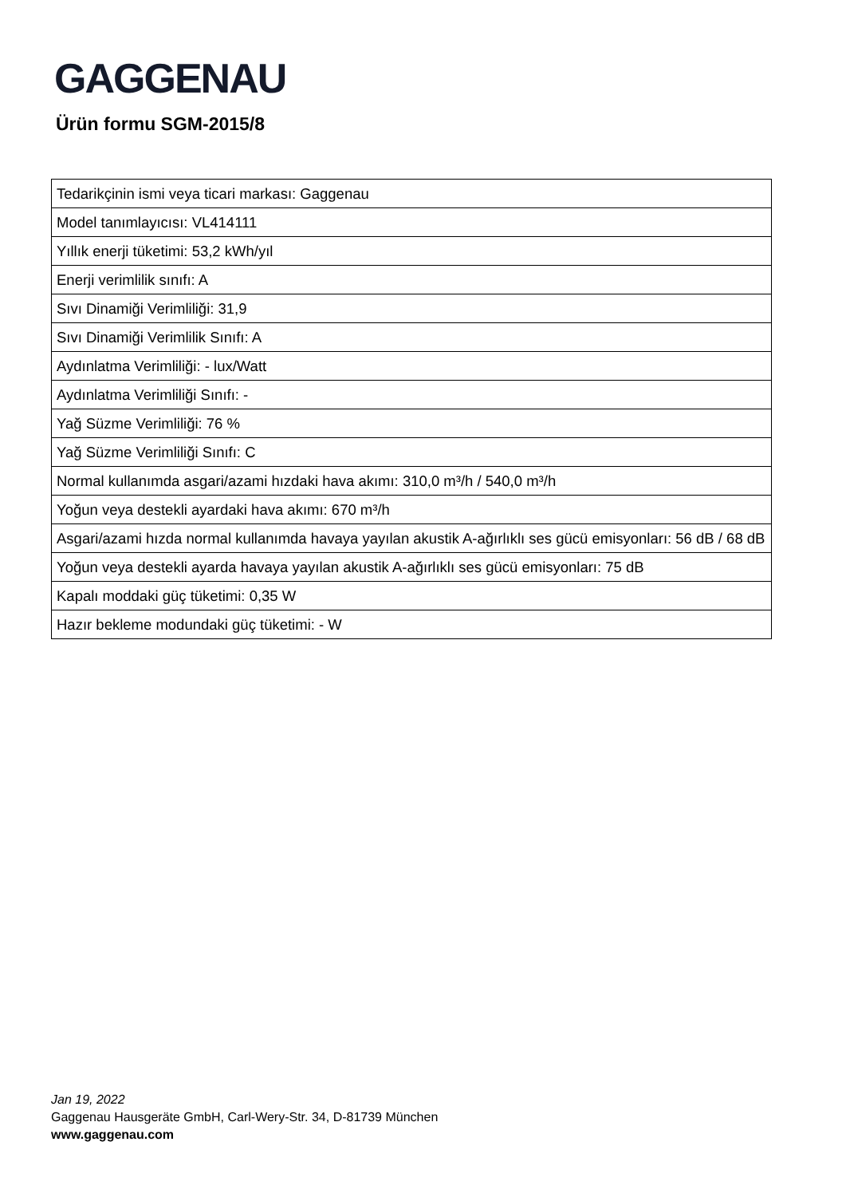GAGGENAU
Ürün formu SGM-2015/8
| Tedarikçinin ismi veya ticari markası: Gaggenau |
| Model tanımlayıcısı: VL414111 |
| Yıllık enerji tüketimi: 53,2 kWh/yıl |
| Enerji verimlilik sınıfı: A |
| Sıvı Dinamiği Verimliliği: 31,9 |
| Sıvı Dinamiği Verimlilik Sınıfı: A |
| Aydınlatma Verimliliği: - lux/Watt |
| Aydınlatma Verimliliği Sınıfı: - |
| Yağ Süzme Verimliliği: 76 % |
| Yağ Süzme Verimliliği Sınıfı: C |
| Normal kullanımda asgari/azami hızdaki hava akımı: 310,0 m³/h / 540,0 m³/h |
| Yoğun veya destekli ayardaki hava akımı: 670 m³/h |
| Asgari/azami hızda normal kullanımda havaya yayılan akustik A-ağırlıklı ses gücü emisyonları: 56 dB / 68 dB |
| Yoğun veya destekli ayarda havaya yayılan akustik A-ağırlıklı ses gücü emisyonları: 75 dB |
| Kapalı moddaki güç tüketimi: 0,35 W |
| Hazır bekleme modundaki güç tüketimi: - W |
Jan 19, 2022
Gaggenau Hausgeräte GmbH, Carl-Wery-Str. 34, D-81739 München
www.gaggenau.com